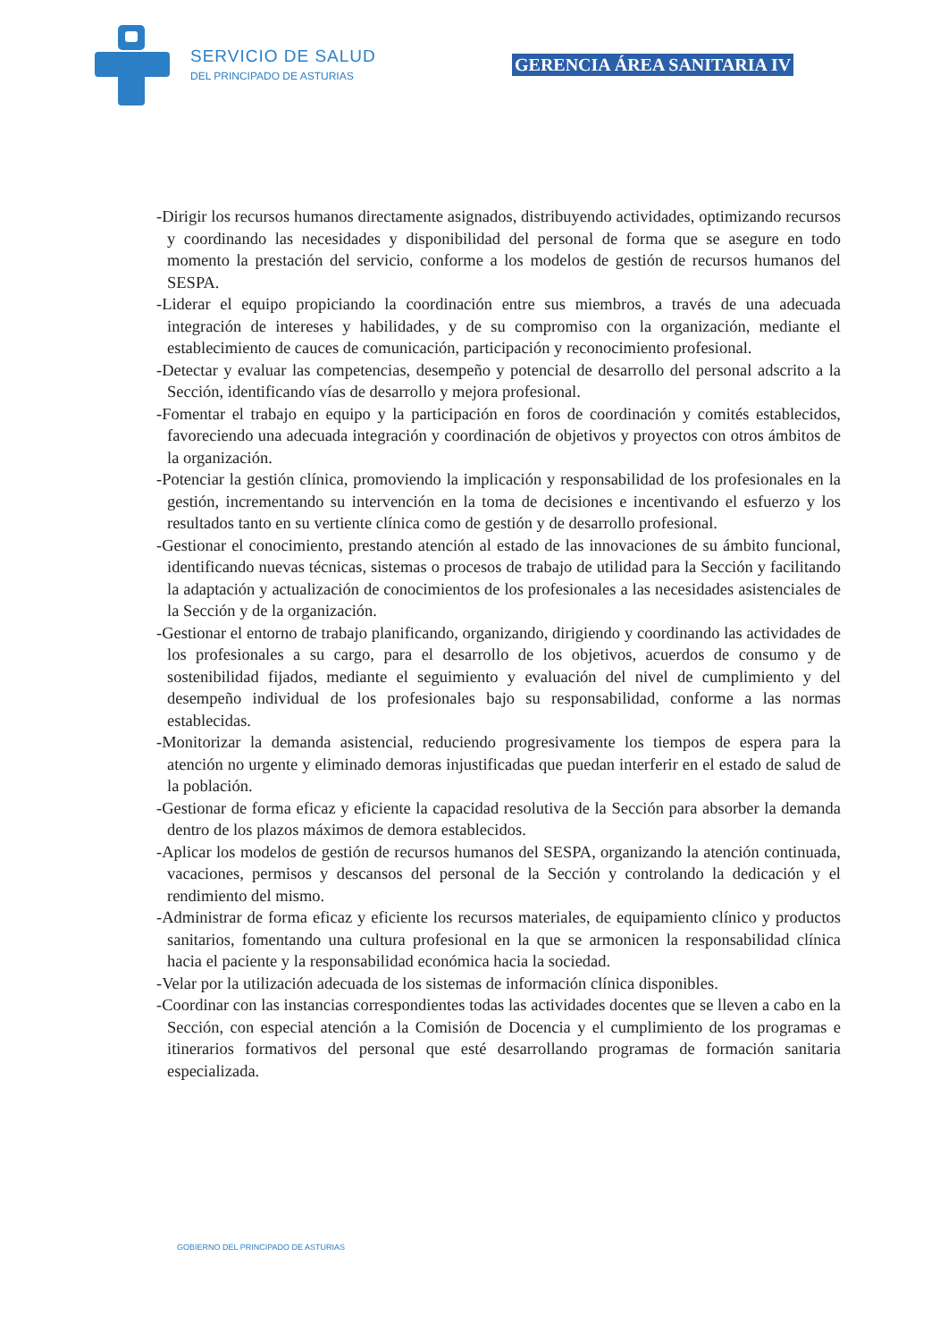SERVICIO DE SALUD
DEL PRINCIPADO DE ASTURIAS
GERENCIA ÁREA SANITARIA IV
-Dirigir los recursos humanos directamente asignados, distribuyendo actividades, optimizando recursos y coordinando las necesidades y disponibilidad del personal de forma que se asegure en todo momento la prestación del servicio, conforme a los modelos de gestión de recursos humanos del SESPA.
-Liderar el equipo propiciando la coordinación entre sus miembros, a través de una adecuada integración de intereses y habilidades, y de su compromiso con la organización, mediante el establecimiento de cauces de comunicación, participación y reconocimiento profesional.
-Detectar y evaluar las competencias, desempeño y potencial de desarrollo del personal adscrito a la Sección, identificando vías de desarrollo y mejora profesional.
-Fomentar el trabajo en equipo y la participación en foros de coordinación y comités establecidos, favoreciendo una adecuada integración y coordinación de objetivos y proyectos con otros ámbitos de la organización.
-Potenciar la gestión clínica, promoviendo la implicación y responsabilidad de los profesionales en la gestión, incrementando su intervención en la toma de decisiones e incentivando el esfuerzo y los resultados tanto en su vertiente clínica como de gestión y de desarrollo profesional.
-Gestionar el conocimiento, prestando atención al estado de las innovaciones de su ámbito funcional, identificando nuevas técnicas, sistemas o procesos de trabajo de utilidad para la Sección y facilitando la adaptación y actualización de conocimientos de los profesionales a las necesidades asistenciales de la Sección y de la organización.
-Gestionar el entorno de trabajo planificando, organizando, dirigiendo y coordinando las actividades de los profesionales a su cargo, para el desarrollo de los objetivos, acuerdos de consumo y de sostenibilidad fijados, mediante el seguimiento y evaluación del nivel de cumplimiento y del desempeño individual de los profesionales bajo su responsabilidad, conforme a las normas establecidas.
-Monitorizar la demanda asistencial, reduciendo progresivamente los tiempos de espera para la atención no urgente y eliminado demoras injustificadas que puedan interferir en el estado de salud de la población.
-Gestionar de forma eficaz y eficiente la capacidad resolutiva de la Sección para absorber la demanda dentro de los plazos máximos de demora establecidos.
-Aplicar los modelos de gestión de recursos humanos del SESPA, organizando la atención continuada, vacaciones, permisos y descansos del personal de la Sección y controlando la dedicación y el rendimiento del mismo.
-Administrar de forma eficaz y eficiente los recursos materiales, de equipamiento clínico y productos sanitarios, fomentando una cultura profesional en la que se armonicen la responsabilidad clínica hacia el paciente y la responsabilidad económica hacia la sociedad.
-Velar por la utilización adecuada de los sistemas de información clínica disponibles.
-Coordinar con las instancias correspondientes todas las actividades docentes que se lleven a cabo en la Sección, con especial atención a la Comisión de Docencia y el cumplimiento de los programas e itinerarios formativos del personal que esté desarrollando programas de formación sanitaria especializada.
GOBIERNO DEL PRINCIPADO DE ASTURIAS